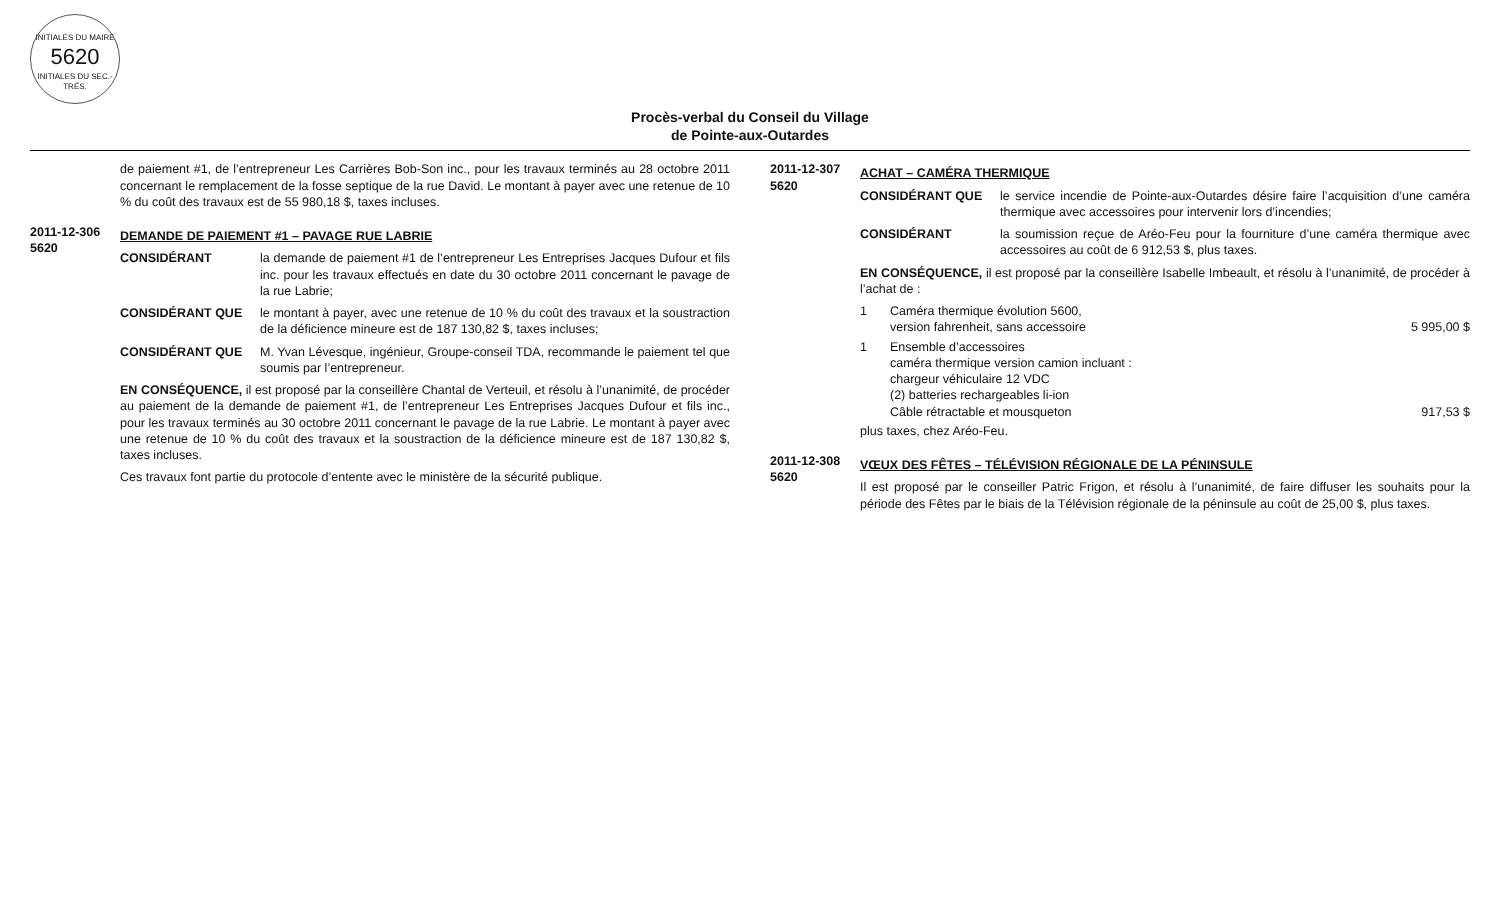INITIALES DU MAIRE 5620 INITIALES DU SEC.-TRÉS.
Procès-verbal du Conseil du Village
de Pointe-aux-Outardes
de paiement #1, de l’entrepreneur Les Carrières Bob-Son inc., pour les travaux terminés au 28 octobre 2011 concernant le remplacement de la fosse septique de la rue David. Le montant à payer avec une retenue de 10 % du coût des travaux est de 55 980,18 $, taxes incluses.
2011-12-306
5620
DEMANDE DE PAIEMENT #1 – PAVAGE RUE LABRIE
CONSIDÉRANT la demande de paiement #1 de l’entrepreneur Les Entreprises Jacques Dufour et fils inc. pour les travaux effectués en date du 30 octobre 2011 concernant le pavage de la rue Labrie;
CONSIDÉRANT QUE le montant à payer, avec une retenue de 10 % du coût des travaux et la soustraction de la déficience mineure est de 187 130,82 $, taxes incluses;
CONSIDÉRANT QUE M. Yvan Lévesque, ingénieur, Groupe-conseil TDA, recommande le paiement tel que soumis par l’entrepreneur.
EN CONSÉQUENCE, il est proposé par la conseillère Chantal de Verteuil, et résolu à l’unanimité, de procéder au paiement de la demande de paiement #1, de l’entrepreneur Les Entreprises Jacques Dufour et fils inc., pour les travaux terminés au 30 octobre 2011 concernant le pavage de la rue Labrie. Le montant à payer avec une retenue de 10 % du coût des travaux et la soustraction de la déficience mineure est de 187 130,82 $, taxes incluses.
Ces travaux font partie du protocole d’entente avec le ministère de la sécurité publique.
2011-12-307
5620
ACHAT – CAMÉRA THERMIQUE
CONSIDÉRANT QUE le service incendie de Pointe-aux-Outardes désire faire l’acquisition d’une caméra thermique avec accessoires pour intervenir lors d’incendies;
CONSIDÉRANT la soumission reçue de Aréo-Feu pour la fourniture d’une caméra thermique avec accessoires au coût de 6 912,53 $, plus taxes.
EN CONSÉQUENCE, il est proposé par la conseillère Isabelle Imbeault, et résolu à l’unanimité, de procéder à l’achat de :
1 Caméra thermique évolution 5600,
version fahrenheit, sans accessoire
5 995,00 $
1 Ensemble d’accessoires
caméra thermique version camion incluant :
chargeur véhiculaire 12 VDC
(2) batteries rechargeables li-ion
Câble rétractable et mousqueton
917,53 $
plus taxes, chez Aréo-Feu.
2011-12-308
5620
VŒUX DES FÊTES – TÉLÉVISION RÉGIONALE DE LA PÉNINSULE
Il est proposé par le conseiller Patric Frigon, et résolu à l’unanimité, de faire diffuser les souhaits pour la période des Fêtes par le biais de la Télévision régionale de la péninsule au coût de 25,00 $, plus taxes.